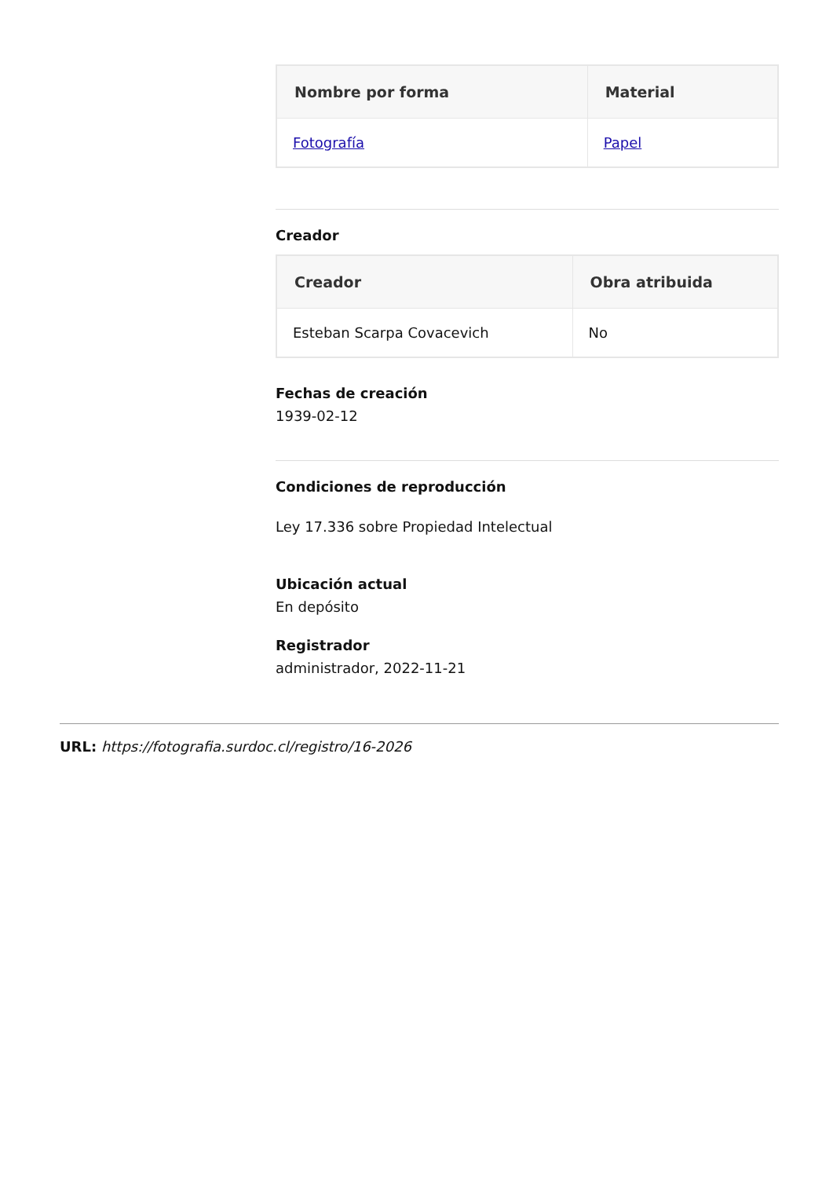| Nombre por forma | Material |
| --- | --- |
| Fotografía | Papel |
Creador
| Creador | Obra atribuida |
| --- | --- |
| Esteban Scarpa Covacevich | No |
Fechas de creación
1939-02-12
Condiciones de reproducción
Ley 17.336 sobre Propiedad Intelectual
Ubicación actual
En depósito
Registrador
administrador, 2022-11-21
URL: https://fotografia.surdoc.cl/registro/16-2026